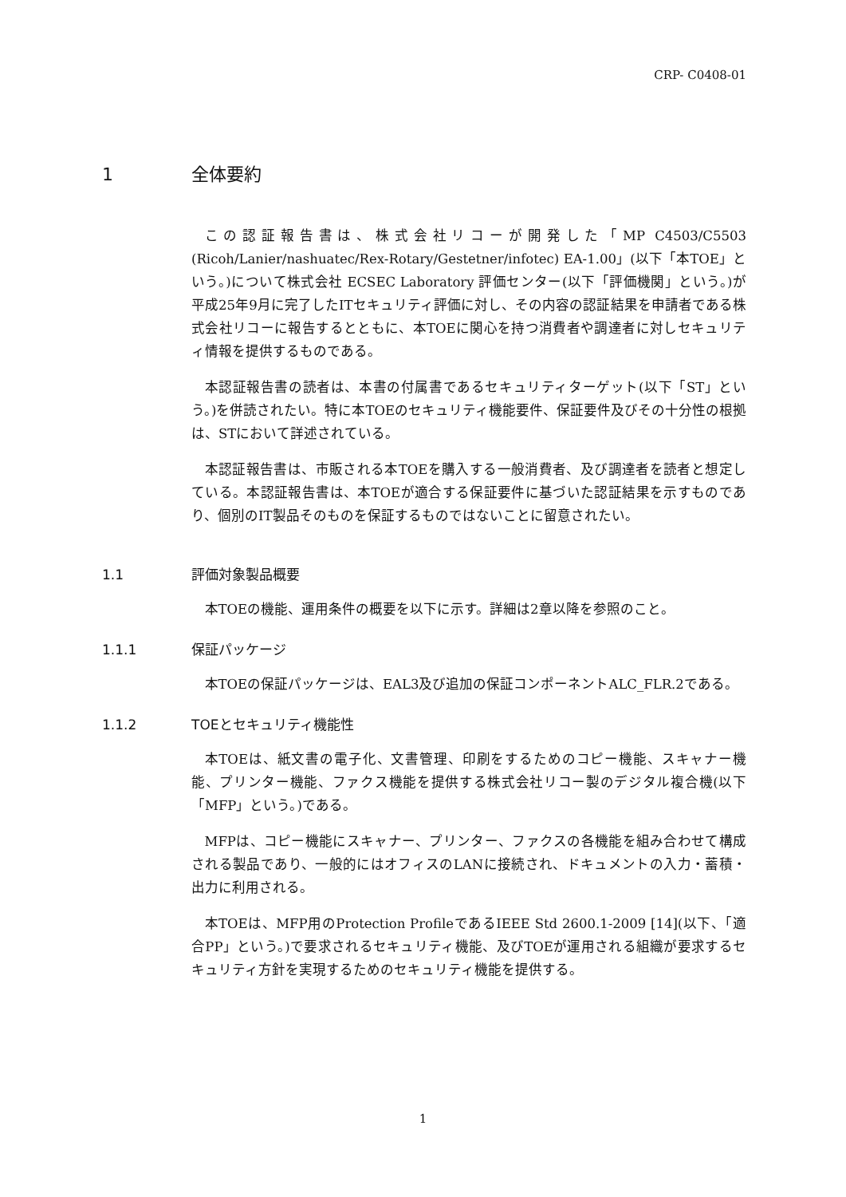CRP- C0408-01
1 全体要約
この認証報告書は、株式会社リコーが開発した「MP C4503/C5503 (Ricoh/Lanier/nashuatec/Rex-Rotary/Gestetner/infotec) EA-1.00」(以下「本TOE」という。)について株式会社 ECSEC Laboratory 評価センター(以下「評価機関」という。)が平成25年9月に完了したITセキュリティ評価に対し、その内容の認証結果を申請者である株式会社リコーに報告するとともに、本TOEに関心を持つ消費者や調達者に対しセキュリティ情報を提供するものである。
本認証報告書の読者は、本書の付属書であるセキュリティターゲット(以下「ST」という。)を併読されたい。特に本TOEのセキュリティ機能要件、保証要件及びその十分性の根拠は、STにおいて詳述されている。
本認証報告書は、市販される本TOEを購入する一般消費者、及び調達者を読者と想定している。本認証報告書は、本TOEが適合する保証要件に基づいた認証結果を示すものであり、個別のIT製品そのものを保証するものではないことに留意されたい。
1.1 評価対象製品概要
本TOEの機能、運用条件の概要を以下に示す。詳細は2章以降を参照のこと。
1.1.1 保証パッケージ
本TOEの保証パッケージは、EAL3及び追加の保証コンポーネントALC_FLR.2である。
1.1.2 TOEとセキュリティ機能性
本TOEは、紙文書の電子化、文書管理、印刷をするためのコピー機能、スキャナー機能、プリンター機能、ファクス機能を提供する株式会社リコー製のデジタル複合機(以下「MFP」という。)である。
MFPは、コピー機能にスキャナー、プリンター、ファクスの各機能を組み合わせて構成される製品であり、一般的にはオフィスのLANに接続され、ドキュメントの入力・蓄積・出力に利用される。
本TOEは、MFP用のProtection ProfileであるIEEE Std 2600.1-2009 [14](以下、「適合PP」という。)で要求されるセキュリティ機能、及びTOEが運用される組織が要求するセキュリティ方針を実現するためのセキュリティ機能を提供する。
1